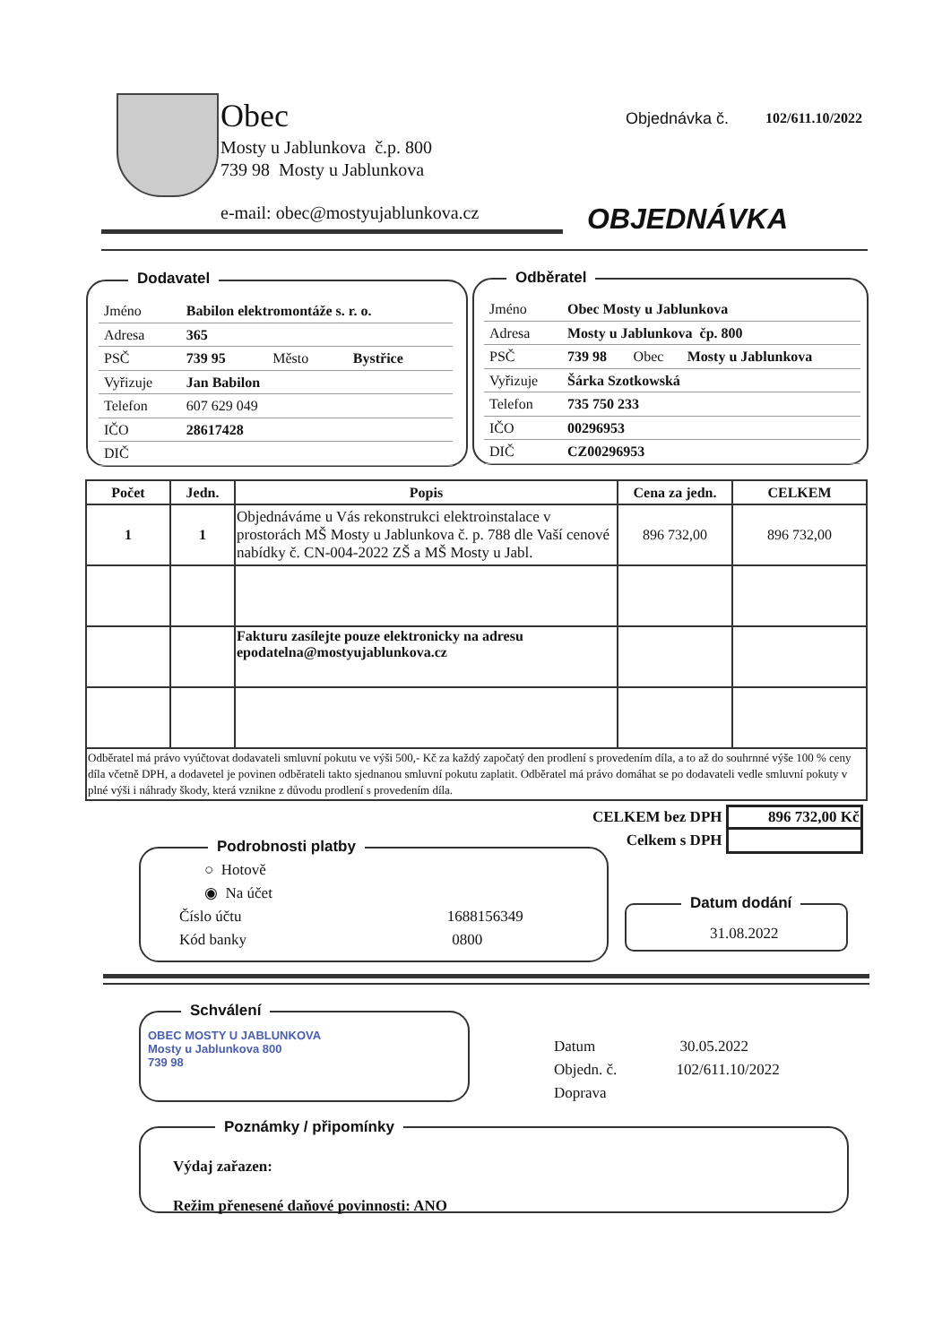Obec
Mosty u Jablunkova č.p. 800
739 98 Mosty u Jablunkova
e-mail: obec@mostyujablunkova.cz
Objednávka č. 102/611.10/2022
OBJEDNÁVKA
Dodavatel
| Jméno | Babilon elektromontáže s. r. o. | | |
| Adresa | 365 | | |
| PSČ | 739 95 | Město | Bystřice |
| Vyřizuje | Jan Babilon | | |
| Telefon | 607 629 049 | | |
| IČO | 28617428 | | |
| DIČ | | | |
Odběratel
| Jméno | Obec Mosty u Jablunkova | | |
| Adresa | Mosty u Jablunkova čp. 800 | | |
| PSČ | 739 98 | Obec | Mosty u Jablunkova |
| Vyřizuje | Šárka Szotkowská | | |
| Telefon | 735 750 233 | | |
| IČO | 00296953 | | |
| DIČ | CZ00296953 | | |
| Počet | Jedn. | Popis | Cena za jedn. | CELKEM |
| --- | --- | --- | --- | --- |
| 1 | 1 | Objednáváme u Vás rekonstrukci elektroinstalace v prostorách MŠ Mosty u Jablunkova č. p. 788 dle Vaší cenové nabídky č. CN-004-2022 ZŠ a MŠ Mosty u Jabl. | 896 732,00 | 896 732,00 |
| | | Fakturu zasílejte pouze elektronicky na adresu epodatelna@mostyujablunkova.cz | | |
| Odběratel má právo vyúčtovat dodavateli smluvní pokutu ve výši 500,- Kč za každý započatý den prodlení s provedením díla, a to až do souhrnné výše 100 % ceny díla včetně DPH, a dodavetel je povinen odběrateli takto sjednanou smluvní pokutu zaplatit. Odběratel má právo domáhat se po dodavateli vedle smluvní pokuty v plné výši i náhrady škody, která vznikne z důvodu prodlení s provedením díla. | | | | |
| CELKEM bez DPH | 896 732,00 Kč |
| Celkem s DPH | |
Podrobnosti platby
○ Hotově
◉ Na účet
Číslo účtu 1688156349
Kód banky 0800
Datum dodání
31.08.2022
Schválení
OBEC MOSTY U JABLUNKOVA
Mosty u Jablunkova 800
739 98
Datum 30.05.2022
Objedn. č. 102/611.10/2022
Doprava
Poznámky / připomínky
Výdaj zařazen:
Režim přenesené daňové povinnosti: ANO